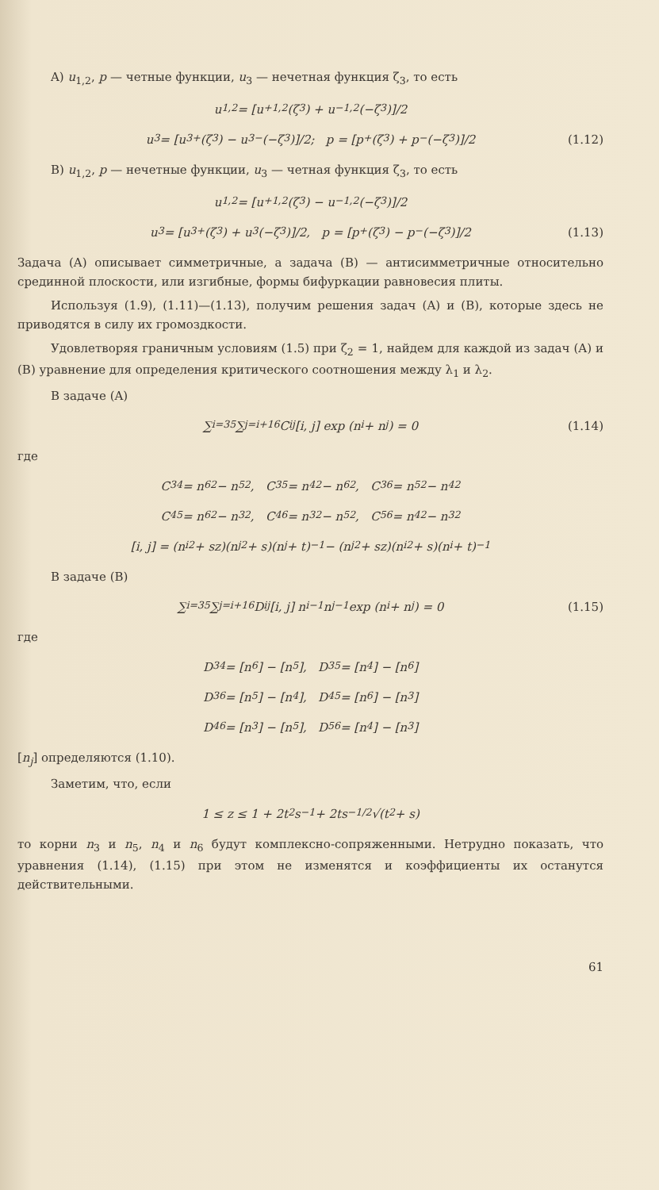A) u<sub>1,2</sub>, p — четные функции, u<sub>3</sub> — нечетная функция ζ<sub>3</sub>, то есть
u<sub>1,2</sub> = [u<sup>+</sup><sub>1,2</sub>(ζ<sub>3</sub>) + u<sup>−</sup><sub>1,2</sub>(−ζ<sub>3</sub>)]/2
u<sub>3</sub> = [u<sub>3</sub><sup>+</sup>(ζ<sub>3</sub>) − u<sub>3</sub><sup>−</sup>(−ζ<sub>3</sub>)]/2; p = [p<sup>+</sup>(ζ<sub>3</sub>) + p<sup>−</sup>(−ζ<sub>3</sub>)]/2 (1.12)
B) u<sub>1,2</sub>, p — нечетные функции, u<sub>3</sub> — четная функция ζ<sub>3</sub>, то есть
u<sub>1,2</sub> = [u<sup>+</sup><sub>1,2</sub>(ζ<sub>3</sub>) − u<sup>−</sup><sub>1,2</sub>(−ζ<sub>3</sub>)]/2
u<sub>3</sub> = [u<sub>3</sub><sup>+</sup>(ζ<sub>3</sub>) + u<sub>3</sub>(−ζ<sub>3</sub>)]/2, p = [p<sup>+</sup>(ζ<sub>3</sub>) − p<sup>−</sup>(−ζ<sub>3</sub>)]/2 (1.13)
Задача (A) описывает симметричные, а задача (B) — антисимметричные относительно срединной плоскости, или изгибные, формы бифуркации равновесия плиты.
Используя (1.9), (1.11)—(1.13), получим решения задач (A) и (B), которые здесь не приводятся в силу их громоздкости.
Удовлетворяя граничным условиям (1.5) при ζ<sub>2</sub> = 1, найдем для каждой из задач (A) и (B) уравнение для определения критического соотношения между λ<sub>1</sub> и λ<sub>2</sub>.
В задаче (A)
∑<sub>i=3</sub><sup>5</sup> ∑<sub>j=i+1</sub><sup>6</sup> C<sub>ij</sub>[i, j] exp (n<sub>i</sub> + n<sub>j</sub>) = 0 (1.14)
где
C<sub>34</sub> = n<sub>6</sub><sup>2</sup> − n<sub>5</sub><sup>2</sup>, C<sub>35</sub> = n<sub>4</sub><sup>2</sup> − n<sub>6</sub><sup>2</sup>, C<sub>36</sub> = n<sub>5</sub><sup>2</sup> − n<sub>4</sub><sup>2</sup>
C<sub>45</sub> = n<sub>6</sub><sup>2</sup> − n<sub>3</sub><sup>2</sup>, C<sub>46</sub> = n<sub>3</sub><sup>2</sup> − n<sub>5</sub><sup>2</sup>, C<sub>56</sub> = n<sub>4</sub><sup>2</sup> − n<sub>3</sub><sup>2</sup>
[i, j] = (n<sub>i</sub><sup>2</sup> + sz)(n<sub>j</sub><sup>2</sup> + s)(n<sub>j</sub> + t)<sup>−1</sup> − (n<sub>j</sub><sup>2</sup> + sz)(n<sub>i</sub><sup>2</sup> + s)(n<sub>i</sub> + t)<sup>−1</sup>
В задаче (B)
∑<sub>i=3</sub><sup>5</sup> ∑<sub>j=i+1</sub><sup>6</sup> D<sub>ij</sub>[i, j] n<sub>i</sub><sup>−1</sup>n<sub>j</sub><sup>−1</sup> exp (n<sub>i</sub> + n<sub>j</sub>) = 0 (1.15)
где
D<sub>34</sub> = [n<sub>6</sub>] − [n<sub>5</sub>], D<sub>35</sub> = [n<sub>4</sub>] − [n<sub>6</sub>]
D<sub>36</sub> = [n<sub>5</sub>] − [n<sub>4</sub>], D<sub>45</sub> = [n<sub>6</sub>] − [n<sub>3</sub>]
D<sub>46</sub> = [n<sub>3</sub>] − [n<sub>5</sub>], D<sub>56</sub> = [n<sub>4</sub>] − [n<sub>3</sub>]
[n<sub>j</sub>] определяются (1.10).
Заметим, что, если
1 ≤ z ≤ 1 + 2t<sup>2</sup>s<sup>−1</sup> + 2ts<sup>−1/2</sup> √(t<sup>2</sup> + s)
то корни n<sub>3</sub> и n<sub>5</sub>, n<sub>4</sub> и n<sub>6</sub> будут комплексно-сопряженными. Нетрудно показать, что уравнения (1.14), (1.15) при этом не изменятся и коэффициенты их останутся действительными.
61